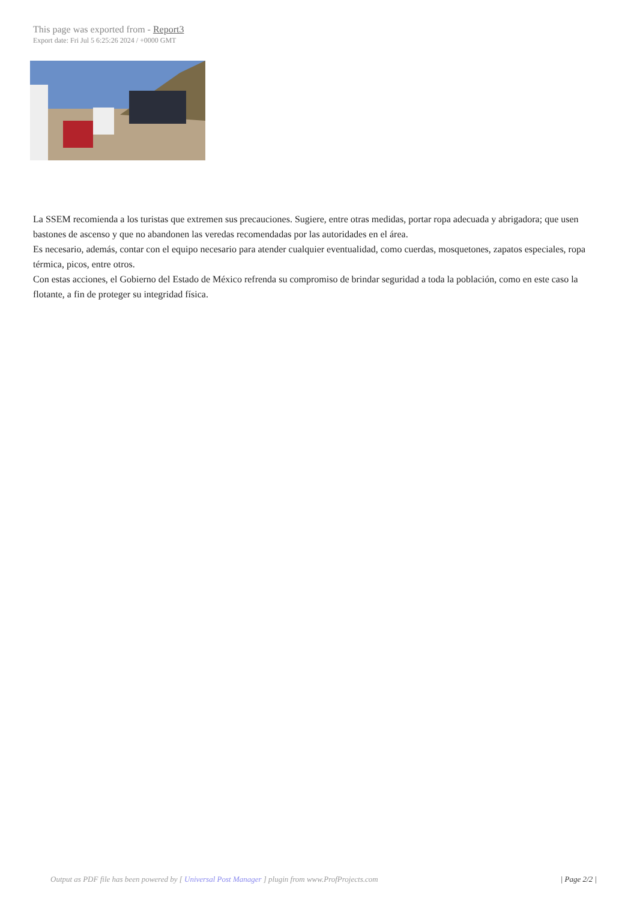This page was exported from - Report3
Export date: Fri Jul 5 6:25:26 2024 / +0000 GMT
La SSEM recomienda a los turistas que extremen sus precauciones. Sugiere, entre otras medidas, portar ropa adecuada y abrigadora; que usen bastones de ascenso y que no abandonen las veredas recomendadas por las autoridades en el área.
Es necesario, además, contar con el equipo necesario para atender cualquier eventualidad, como cuerdas, mosquetones, zapatos especiales, ropa térmica, picos, entre otros.
Con estas acciones, el Gobierno del Estado de México refrenda su compromiso de brindar seguridad a toda la población, como en este caso la flotante, a fin de proteger su integridad física.
Output as PDF file has been powered by [ Universal Post Manager ] plugin from www.ProfProjects.com | Page 2/2 |